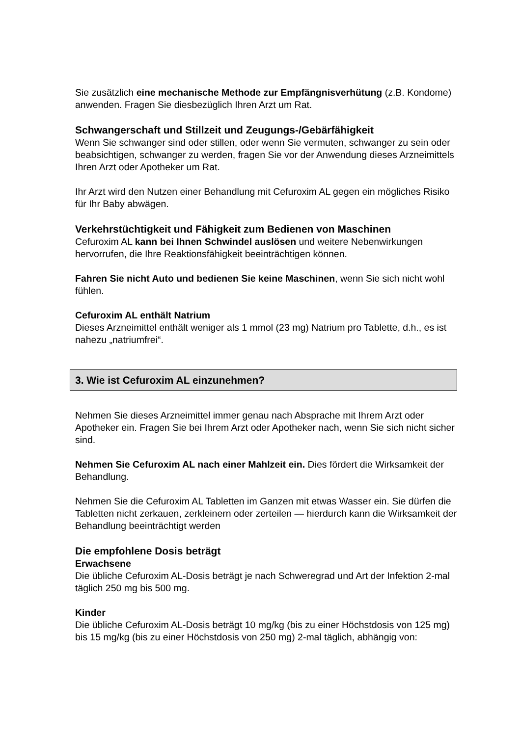Sie zusätzlich eine mechanische Methode zur Empfängnisverhütung (z.B. Kondome) anwenden. Fragen Sie diesbezüglich Ihren Arzt um Rat.
Schwangerschaft und Stillzeit und Zeugungs-/Gebärfähigkeit
Wenn Sie schwanger sind oder stillen, oder wenn Sie vermuten, schwanger zu sein oder beabsichtigen, schwanger zu werden, fragen Sie vor der Anwendung dieses Arzneimittels Ihren Arzt oder Apotheker um Rat.
Ihr Arzt wird den Nutzen einer Behandlung mit Cefuroxim AL gegen ein mögliches Risiko für Ihr Baby abwägen.
Verkehrstüchtigkeit und Fähigkeit zum Bedienen von Maschinen
Cefuroxim AL kann bei Ihnen Schwindel auslösen und weitere Nebenwirkungen hervorrufen, die Ihre Reaktionsfähigkeit beeinträchtigen können.
Fahren Sie nicht Auto und bedienen Sie keine Maschinen, wenn Sie sich nicht wohl fühlen.
Cefuroxim AL enthält Natrium
Dieses Arzneimittel enthält weniger als 1 mmol (23 mg) Natrium pro Tablette, d.h., es ist nahezu „natriumfrei“.
3. Wie ist Cefuroxim AL einzunehmen?
Nehmen Sie dieses Arzneimittel immer genau nach Absprache mit Ihrem Arzt oder Apotheker ein. Fragen Sie bei Ihrem Arzt oder Apotheker nach, wenn Sie sich nicht sicher sind.
Nehmen Sie Cefuroxim AL nach einer Mahlzeit ein. Dies fördert die Wirksamkeit der Behandlung.
Nehmen Sie die Cefuroxim AL Tabletten im Ganzen mit etwas Wasser ein. Sie dürfen die Tabletten nicht zerkauen, zerkleinern oder zerteilen — hierdurch kann die Wirksamkeit der Behandlung beeinträchtigt werden
Die empfohlene Dosis beträgt
Erwachsene
Die übliche Cefuroxim AL-Dosis beträgt je nach Schweregrad und Art der Infektion 2-mal täglich 250 mg bis 500 mg.
Kinder
Die übliche Cefuroxim AL-Dosis beträgt 10 mg/kg (bis zu einer Höchstdosis von 125 mg) bis 15 mg/kg (bis zu einer Höchstdosis von 250 mg) 2-mal täglich, abhängig von: